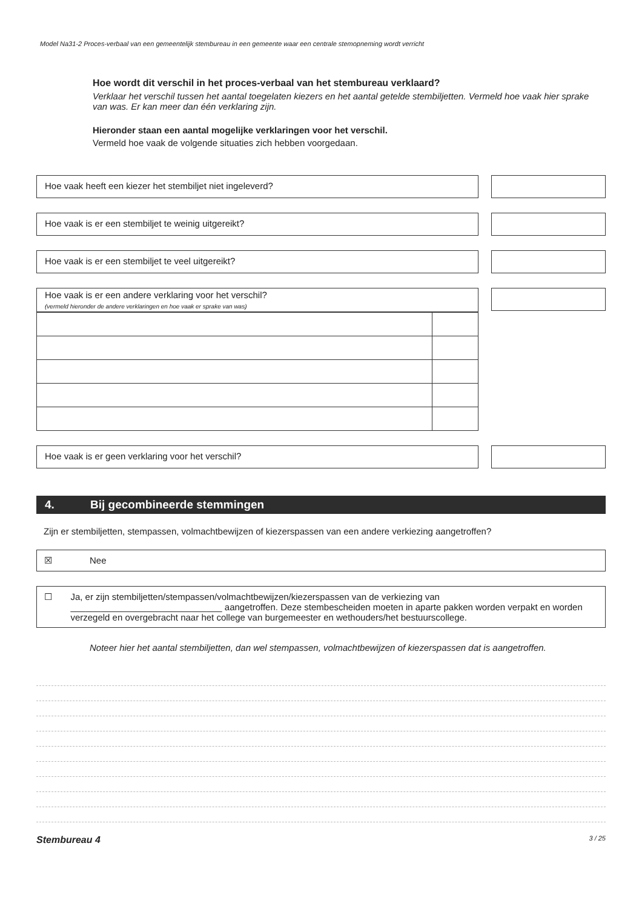Model Na31-2 Proces-verbaal van een gemeentelijk stembureau in een gemeente waar een centrale stemopneming wordt verricht
Hoe wordt dit verschil in het proces-verbaal van het stembureau verklaard?
Verklaar het verschil tussen het aantal toegelaten kiezers en het aantal getelde stembiljetten. Vermeld hoe vaak hier sprake van was. Er kan meer dan één verklaring zijn.
Hieronder staan een aantal mogelijke verklaringen voor het verschil.
Vermeld hoe vaak de volgende situaties zich hebben voorgedaan.
Hoe vaak heeft een kiezer het stembiljet niet ingeleverd?
Hoe vaak is er een stembiljet te weinig uitgereikt?
Hoe vaak is er een stembiljet te veel uitgereikt?
Hoe vaak is er een andere verklaring voor het verschil?
(vermeld hieronder de andere verklaringen en hoe vaak er sprake van was)
Hoe vaak is er geen verklaring voor het verschil?
4. Bij gecombineerde stemmingen
Zijn er stembiljetten, stempassen, volmachtbewijzen of kiezerspassen van een andere verkiezing aangetroffen?
☒ Nee
☐ Ja, er zijn stembiljetten/stempassen/volmachtbewijzen/kiezerspassen van de verkiezing van
______________________________ aangetroffen. Deze stembescheiden moeten in aparte pakken worden verpakt en worden verzegeld en overgebracht naar het college van burgemeester en wethouders/het bestuurscollege.
Noteer hier het aantal stembiljetten, dan wel stempassen, volmachtbewijzen of kiezerspassen dat is aangetroffen.
Stembureau 4 3 / 25